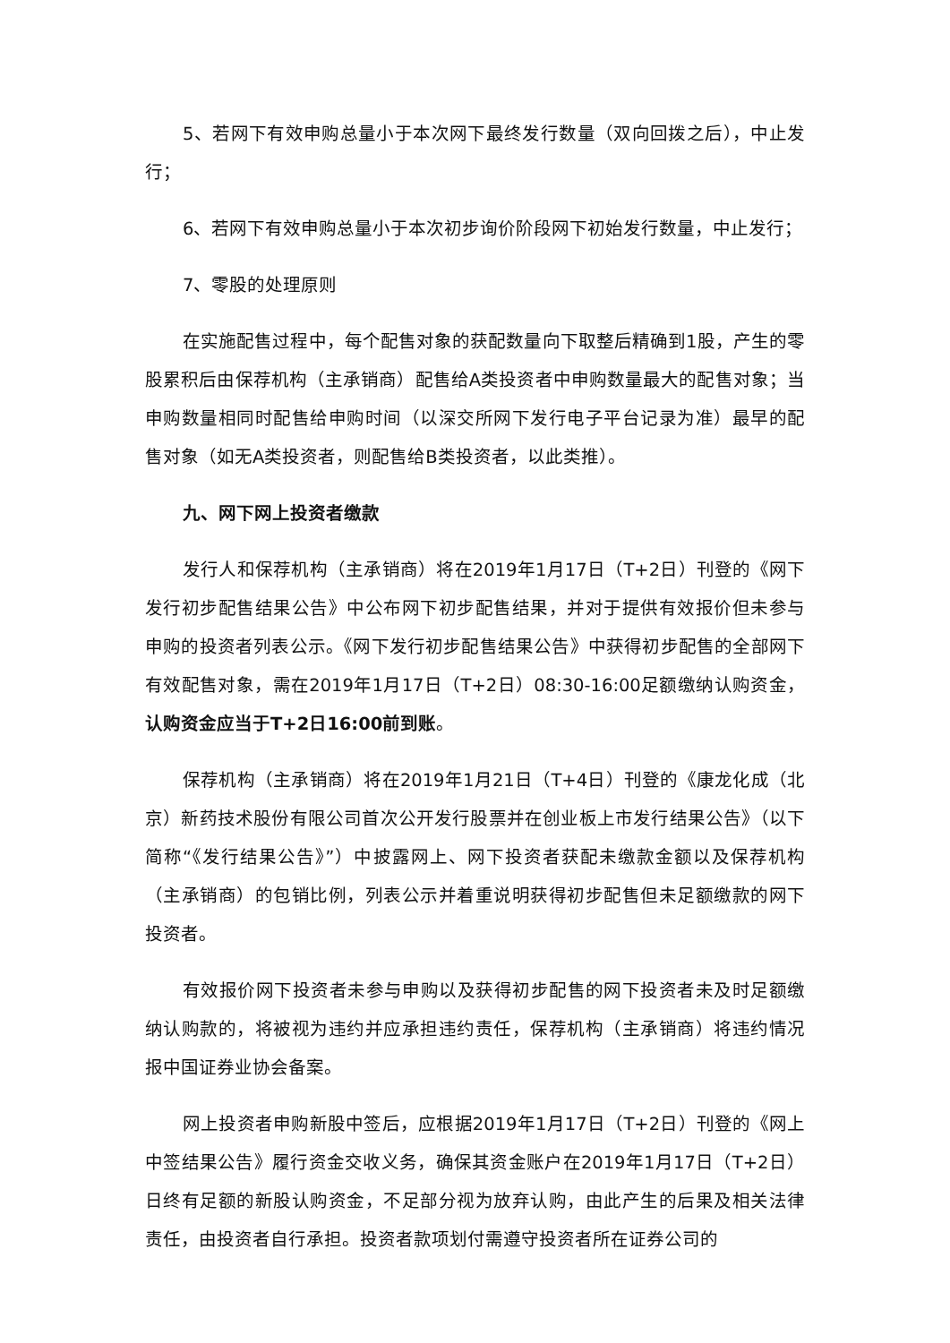5、若网下有效申购总量小于本次网下最终发行数量（双向回拨之后），中止发行；
6、若网下有效申购总量小于本次初步询价阶段网下初始发行数量，中止发行；
7、零股的处理原则
在实施配售过程中，每个配售对象的获配数量向下取整后精确到1股，产生的零股累积后由保荐机构（主承销商）配售给A类投资者中申购数量最大的配售对象；当申购数量相同时配售给申购时间（以深交所网下发行电子平台记录为准）最早的配售对象（如无A类投资者，则配售给B类投资者，以此类推）。
九、网下网上投资者缴款
发行人和保荐机构（主承销商）将在2019年1月17日（T+2日）刊登的《网下发行初步配售结果公告》中公布网下初步配售结果，并对于提供有效报价但未参与申购的投资者列表公示。《网下发行初步配售结果公告》中获得初步配售的全部网下有效配售对象，需在2019年1月17日（T+2日）08:30-16:00足额缴纳认购资金，认购资金应当于T+2日16:00前到账。
保荐机构（主承销商）将在2019年1月21日（T+4日）刊登的《康龙化成（北京）新药技术股份有限公司首次公开发行股票并在创业板上市发行结果公告》（以下简称“《发行结果公告》”）中披露网上、网下投资者获配未缴款金额以及保荐机构（主承销商）的包销比例，列表公示并着重说明获得初步配售但未足额缴款的网下投资者。
有效报价网下投资者未参与申购以及获得初步配售的网下投资者未及时足额缴纳认购款的，将被视为违约并应承担违约责任，保荐机构（主承销商）将违约情况报中国证券业协会备案。
网上投资者申购新股中签后，应根据2019年1月17日（T+2日）刊登的《网上中签结果公告》履行资金交收义务，确保其资金账户在2019年1月17日（T+2日）日终有足额的新股认购资金，不足部分视为放弃认购，由此产生的后果及相关法律责任，由投资者自行承担。投资者款项划付需遵守投资者所在证券公司的